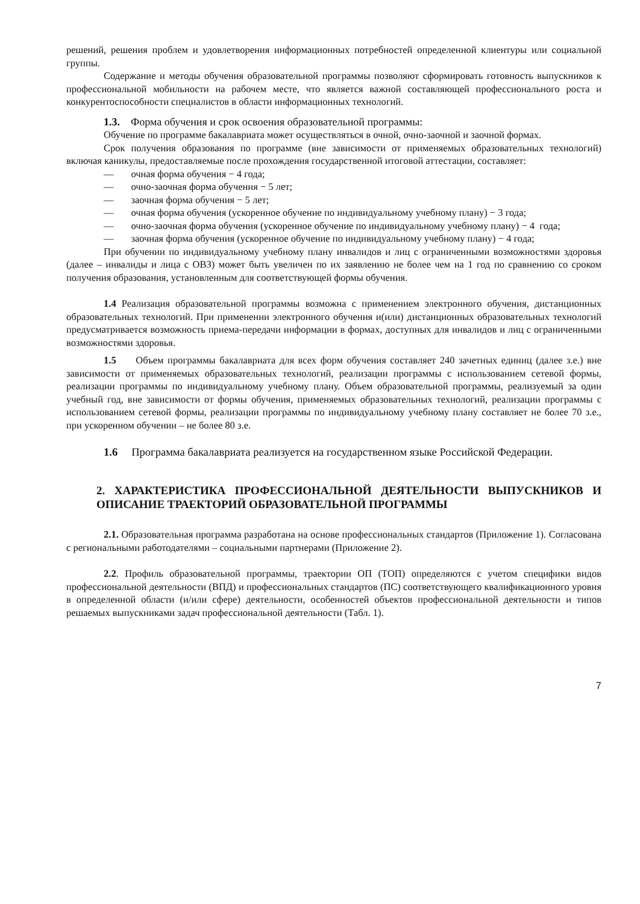решений, решения проблем и удовлетворения информационных потребностей определенной клиентуры или социальной группы.
Содержание и методы обучения образовательной программы позволяют сформировать готовность выпускников к профессиональной мобильности на рабочем месте, что является важной составляющей профессионального роста и конкурентоспособности специалистов в области информационных технологий.
1.3. Форма обучения и срок освоения образовательной программы:
Обучение по программе бакалавриата может осуществляться в очной, очно-заочной и заочной формах.
Срок получения образования по программе (вне зависимости от применяемых образовательных технологий) включая каникулы, предоставляемые после прохождения государственной итоговой аттестации, составляет:
— очная форма обучения − 4 года;
— очно-заочная форма обучения − 5 лет;
— заочная форма обучения − 5 лет;
— очная форма обучения (ускоренное обучение по индивидуальному учебному плану) − 3 года;
— очно-заочная форма обучения (ускоренное обучение по индивидуальному учебному плану) − 4 года;
— заочная форма обучения (ускоренное обучение по индивидуальному учебному плану) − 4 года;
При обучении по индивидуальному учебному плану инвалидов и лиц с ограниченными возможностями здоровья (далее – инвалиды и лица с ОВЗ) может быть увеличен по их заявлению не более чем на 1 год по сравнению со сроком получения образования, установленным для соответствующей формы обучения.
1.4 Реализация образовательной программы возможна с применением электронного обучения, дистанционных образовательных технологий. При применении электронного обучения и(или) дистанционных образовательных технологий предусматривается возможность приема-передачи информации в формах, доступных для инвалидов и лиц с ограниченными возможностями здоровья.
1.5 Объем программы бакалавриата для всех форм обучения составляет 240 зачетных единиц (далее з.е.) вне зависимости от применяемых образовательных технологий, реализации программы с использованием сетевой формы, реализации программы по индивидуальному учебному плану. Объем образовательной программы, реализуемый за один учебный год, вне зависимости от формы обучения, применяемых образовательных технологий, реализации программы с использованием сетевой формы, реализации программы по индивидуальному учебному плану составляет не более 70 з.е., при ускоренном обучении – не более 80 з.е.
1.6 Программа бакалавриата реализуется на государственном языке Российской Федерации.
2. ХАРАКТЕРИСТИКА ПРОФЕССИОНАЛЬНОЙ ДЕЯТЕЛЬНОСТИ ВЫПУСКНИКОВ И ОПИСАНИЕ ТРАЕКТОРИЙ ОБРАЗОВАТЕЛЬНОЙ ПРОГРАММЫ
2.1. Образовательная программа разработана на основе профессиональных стандартов (Приложение 1). Согласована с региональными работодателями – социальными партнерами (Приложение 2).
2.2. Профиль образовательной программы, траектории ОП (ТОП) определяются с учетом специфики видов профессиональной деятельности (ВПД) и профессиональных стандартов (ПС) соответствующего квалификационного уровня в определенной области (и/или сфере) деятельности, особенностей объектов профессиональной деятельности и типов решаемых выпускниками задач профессиональной деятельности (Табл. 1).
7